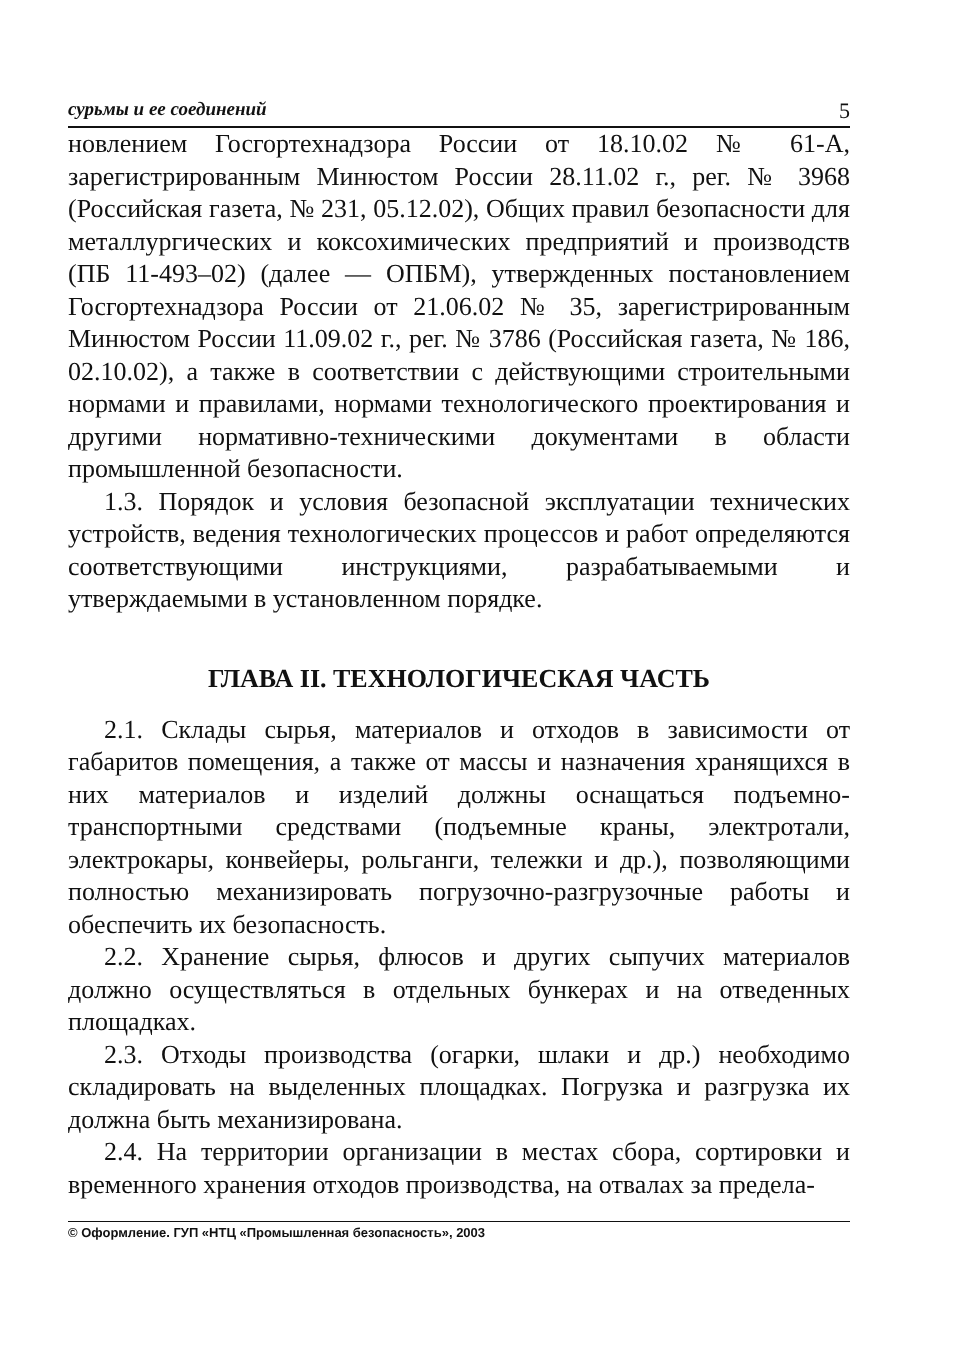сурьмы и ее соединений 5
новлением Госгортехнадзора России от 18.10.02 № 61-А, зарегистрированным Минюстом России 28.11.02 г., рег. № 3968 (Российская газета, № 231, 05.12.02), Общих правил безопасности для металлургических и коксохимических предприятий и производств (ПБ 11-493–02) (далее — ОПБМ), утвержденных постановлением Госгортехнадзора России от 21.06.02 № 35, зарегистрированным Минюстом России 11.09.02 г., рег. № 3786 (Российская газета, № 186, 02.10.02), а также в соответствии с действующими строительными нормами и правилами, нормами технологического проектирования и другими нормативно-техническими документами в области промышленной безопасности.
1.3. Порядок и условия безопасной эксплуатации технических устройств, ведения технологических процессов и работ определяются соответствующими инструкциями, разрабатываемыми и утверждаемыми в установленном порядке.
ГЛАВА II. ТЕХНОЛОГИЧЕСКАЯ ЧАСТЬ
2.1. Склады сырья, материалов и отходов в зависимости от габаритов помещения, а также от массы и назначения хранящихся в них материалов и изделий должны оснащаться подъемно-транспортными средствами (подъемные краны, электротали, электрокары, конвейеры, рольганги, тележки и др.), позволяющими полностью механизировать погрузочно-разгрузочные работы и обеспечить их безопасность.
2.2. Хранение сырья, флюсов и других сыпучих материалов должно осуществляться в отдельных бункерах и на отведенных площадках.
2.3. Отходы производства (огарки, шлаки и др.) необходимо складировать на выделенных площадках. Погрузка и разгрузка их должна быть механизирована.
2.4. На территории организации в местах сбора, сортировки и временного хранения отходов производства, на отвалах за предела-
© Оформление. ГУП «НТЦ «Промышленная безопасность», 2003